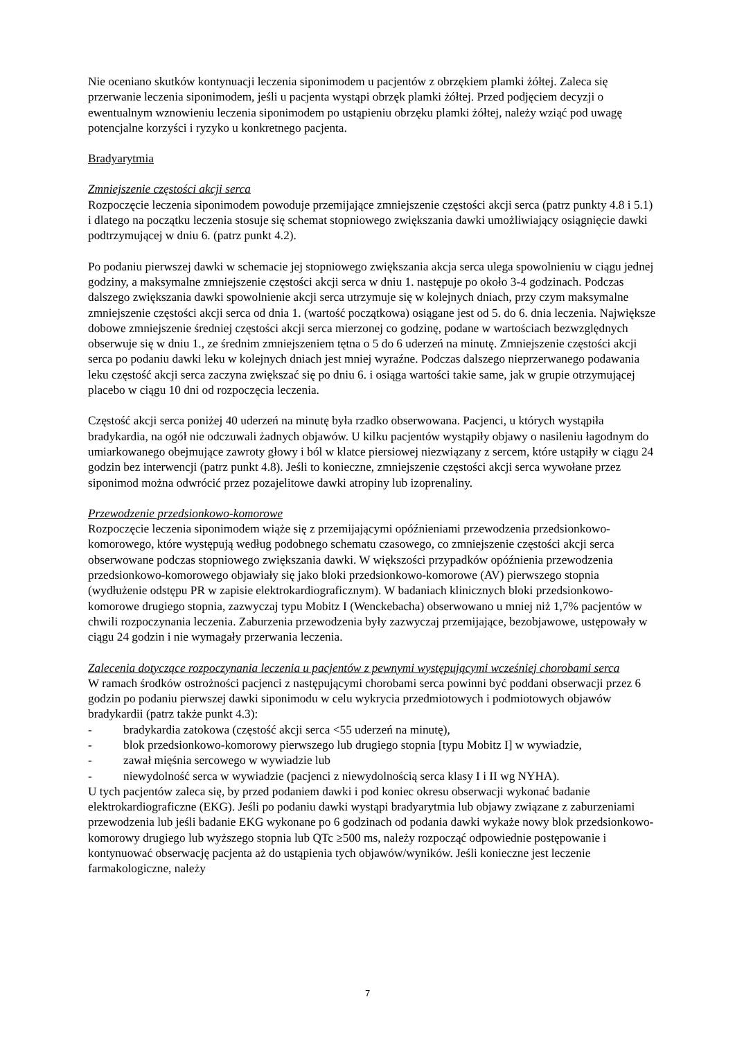Nie oceniano skutków kontynuacji leczenia siponimodem u pacjentów z obrzękiem plamki żółtej. Zaleca się przerwanie leczenia siponimodem, jeśli u pacjenta wystąpi obrzęk plamki żółtej. Przed podjęciem decyzji o ewentualnym wznowieniu leczenia siponimodem po ustąpieniu obrzęku plamki żółtej, należy wziąć pod uwagę potencjalne korzyści i ryzyko u konkretnego pacjenta.
Bradyarytmia
Zmniejszenie częstości akcji serca
Rozpoczęcie leczenia siponimodem powoduje przemijające zmniejszenie częstości akcji serca (patrz punkty 4.8 i 5.1) i dlatego na początku leczenia stosuje się schemat stopniowego zwiększania dawki umożliwiający osiągnięcie dawki podtrzymującej w dniu 6. (patrz punkt 4.2).
Po podaniu pierwszej dawki w schemacie jej stopniowego zwiększania akcja serca ulega spowolnieniu w ciągu jednej godziny, a maksymalne zmniejszenie częstości akcji serca w dniu 1. następuje po około 3-4 godzinach. Podczas dalszego zwiększania dawki spowolnienie akcji serca utrzymuje się w kolejnych dniach, przy czym maksymalne zmniejszenie częstości akcji serca od dnia 1. (wartość początkowa) osiągane jest od 5. do 6. dnia leczenia. Największe dobowe zmniejszenie średniej częstości akcji serca mierzonej co godzinę, podane w wartościach bezwzględnych obserwuje się w dniu 1., ze średnim zmniejszeniem tętna o 5 do 6 uderzeń na minutę. Zmniejszenie częstości akcji serca po podaniu dawki leku w kolejnych dniach jest mniej wyraźne. Podczas dalszego nieprzerwanego podawania leku częstość akcji serca zaczyna zwiększać się po dniu 6. i osiąga wartości takie same, jak w grupie otrzymującej placebo w ciągu 10 dni od rozpoczęcia leczenia.
Częstość akcji serca poniżej 40 uderzeń na minutę była rzadko obserwowana. Pacjenci, u których wystąpiła bradykardia, na ogół nie odczuwali żadnych objawów. U kilku pacjentów wystąpiły objawy o nasileniu łagodnym do umiarkowanego obejmujące zawroty głowy i ból w klatce piersiowej niezwiązany z sercem, które ustąpiły w ciągu 24 godzin bez interwencji (patrz punkt 4.8). Jeśli to konieczne, zmniejszenie częstości akcji serca wywołane przez siponimod można odwrócić przez pozajelitowe dawki atropiny lub izoprenaliny.
Przewodzenie przedsionkowo-komorowe
Rozpoczęcie leczenia siponimodem wiąże się z przemijającymi opóźnieniami przewodzenia przedsionkowo-komorowego, które występują według podobnego schematu czasowego, co zmniejszenie częstości akcji serca obserwowane podczas stopniowego zwiększania dawki. W większości przypadków opóźnienia przewodzenia przedsionkowo-komorowego objawiały się jako bloki przedsionkowo-komorowe (AV) pierwszego stopnia (wydłużenie odstępu PR w zapisie elektrokardiograficznym). W badaniach klinicznych bloki przedsionkowo-komorowe drugiego stopnia, zazwyczaj typu Mobitz I (Wenckebacha) obserwowano u mniej niż 1,7% pacjentów w chwili rozpoczynania leczenia. Zaburzenia przewodzenia były zazwyczaj przemijające, bezobjawowe, ustępowały w ciągu 24 godzin i nie wymagały przerwania leczenia.
Zalecenia dotyczące rozpoczynania leczenia u pacjentów z pewnymi występującymi wcześniej chorobami serca
W ramach środków ostrożności pacjenci z następującymi chorobami serca powinni być poddani obserwacji przez 6 godzin po podaniu pierwszej dawki siponimodu w celu wykrycia przedmiotowych i podmiotowych objawów bradykardii (patrz także punkt 4.3):
- bradykardia zatokowa (częstość akcji serca <55 uderzeń na minutę),
- blok przedsionkowo-komorowy pierwszego lub drugiego stopnia [typu Mobitz I] w wywiadzie,
- zawał mięśnia sercowego w wywiadzie lub
- niewydolność serca w wywiadzie (pacjenci z niewydolnością serca klasy I i II wg NYHA).
U tych pacjentów zaleca się, by przed podaniem dawki i pod koniec okresu obserwacji wykonać badanie elektrokardiograficzne (EKG). Jeśli po podaniu dawki wystąpi bradyarytmia lub objawy związane z zaburzeniami przewodzenia lub jeśli badanie EKG wykonane po 6 godzinach od podania dawki wykaże nowy blok przedsionkowo-komorowy drugiego lub wyższego stopnia lub QTc ≥500 ms, należy rozpocząć odpowiednie postępowanie i kontynuować obserwację pacjenta aż do ustąpienia tych objawów/wyników. Jeśli konieczne jest leczenie farmakologiczne, należy
7